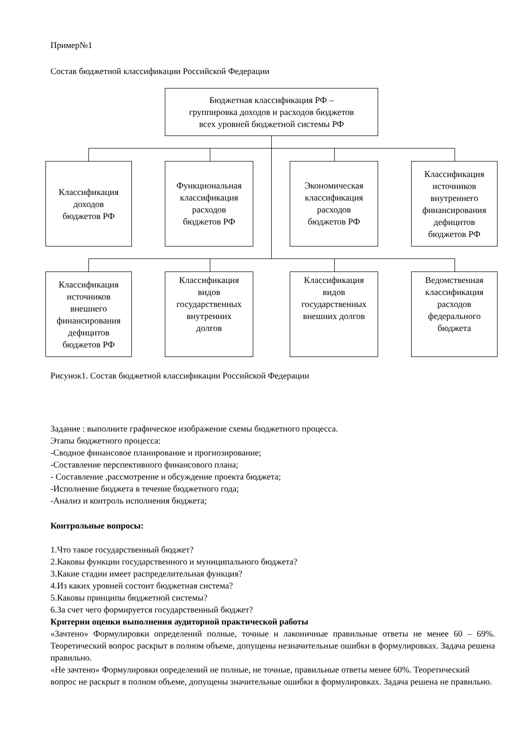Пример№1
Состав бюджетной классификации Российской Федерации
Бюджетная классификация РФ –
группировка доходов и расходов бюджетов
всех уровней бюджетной системы РФ
Классификация
доходов
бюджетов РФ
Функциональная
классификация
расходов
бюджетов РФ
Экономическая
классификация
расходов
бюджетов РФ
Классификация
источников
внутреннего
финансирования
дефицитов
бюджетов РФ
Классификация
источников
внешнего
финансирования
дефицитов
бюджетов РФ
Классификация
видов
государственных
внутренних
долгов
Классификация
видов
государственных
внешних долгов
Ведомственная
классификация
расходов
федерального
бюджета
Рисунок1. Состав бюджетной классификации Российской Федерации
Задание : выполните графическое изображение схемы бюджетного процесса.
Этапы бюджетного процесса:
-Сводное финансовое планирование и прогнозирование;
-Составление перспективного финансового плана;
- Составление ,рассмотрение и обсуждение проекта бюджета;
-Исполнение бюджета в течение бюджетного года;
-Анализ и контроль исполнения бюджета;
Контрольные вопросы:
1.Что такое государственный бюджет?
2.Каковы функции государственного и муниципального бюджета?
3.Какие стадии имеет распределительная функция?
4.Из каких уровней состоит бюджетная система?
5.Каковы принципы бюджетной системы?
6.За счет чего формируется государственный бюджет?
Критерии оценки выполнения аудиторной практической работы
«Зачтено» Формулировки определений полные, точные и лаконичные правильные ответы не менее 60 – 69%. Теоретический вопрос раскрыт в полном объеме, допущены незначительные ошибки в формулировках. Задача решена правильно.
«Не зачтено» Формулировки определений не полные, не точные, правильные ответы менее 60%. Теоретический вопрос не раскрыт в полном объеме, допущены значительные ошибки в формулировках. Задача решена не правильно.